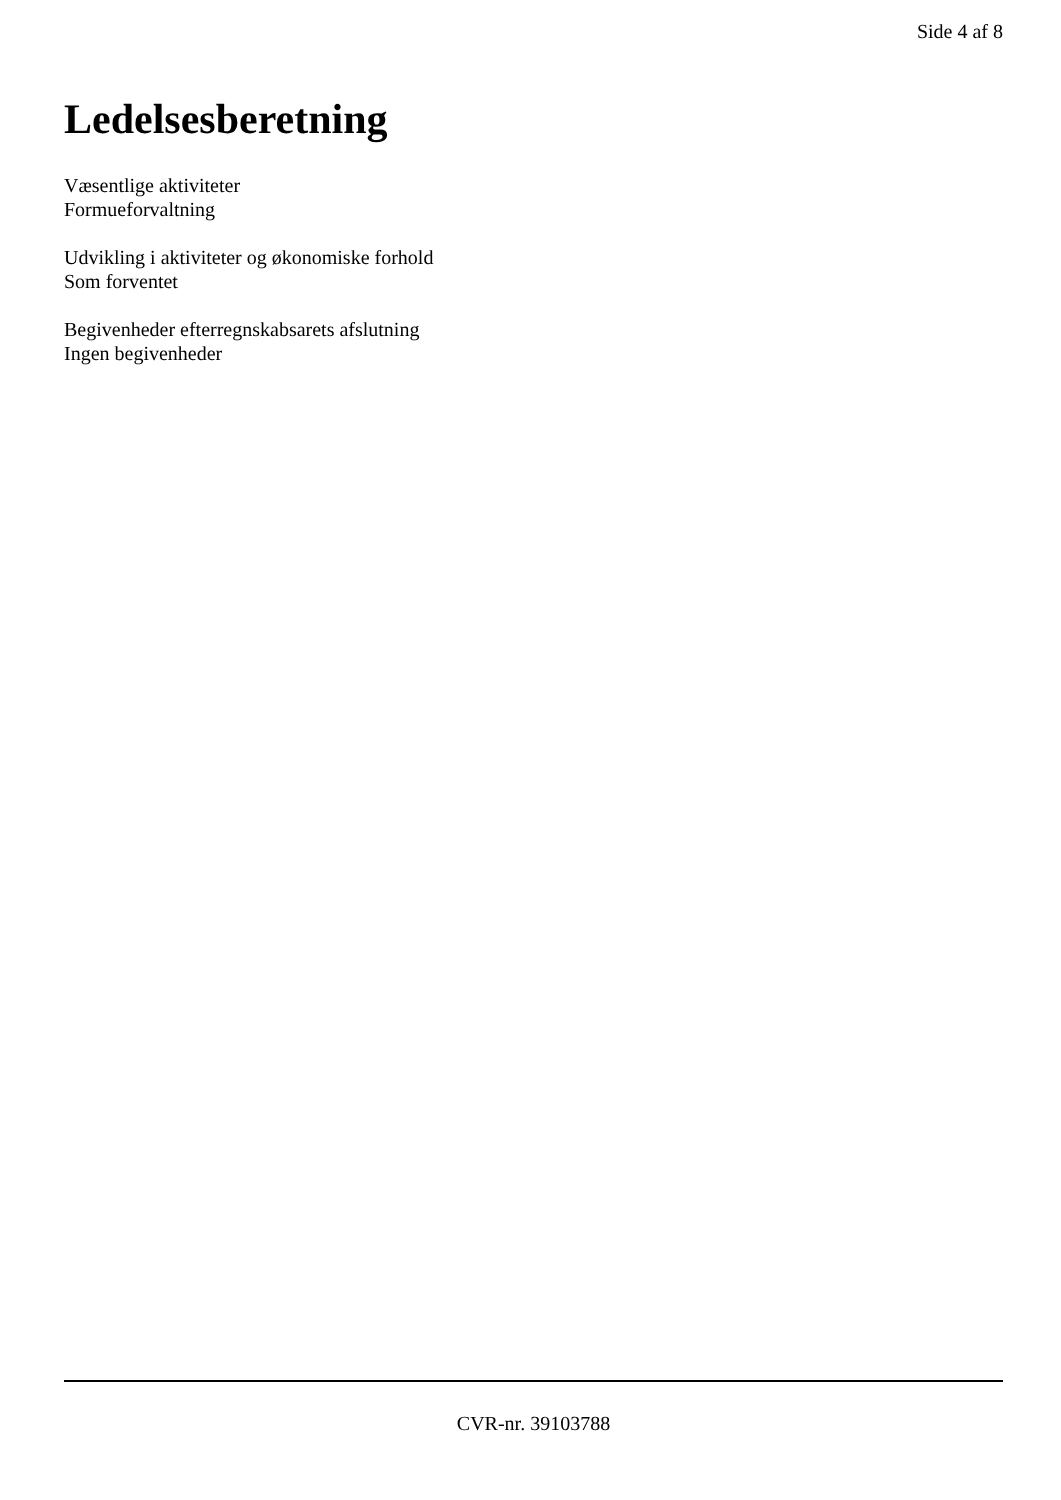Side 4 af 8
Ledelsesberetning
Væsentlige aktiviteter
Formueforvaltning
Udvikling i aktiviteter og økonomiske forhold
Som forventet
Begivenheder efterregnskabsarets afslutning
Ingen begivenheder
CVR-nr. 39103788